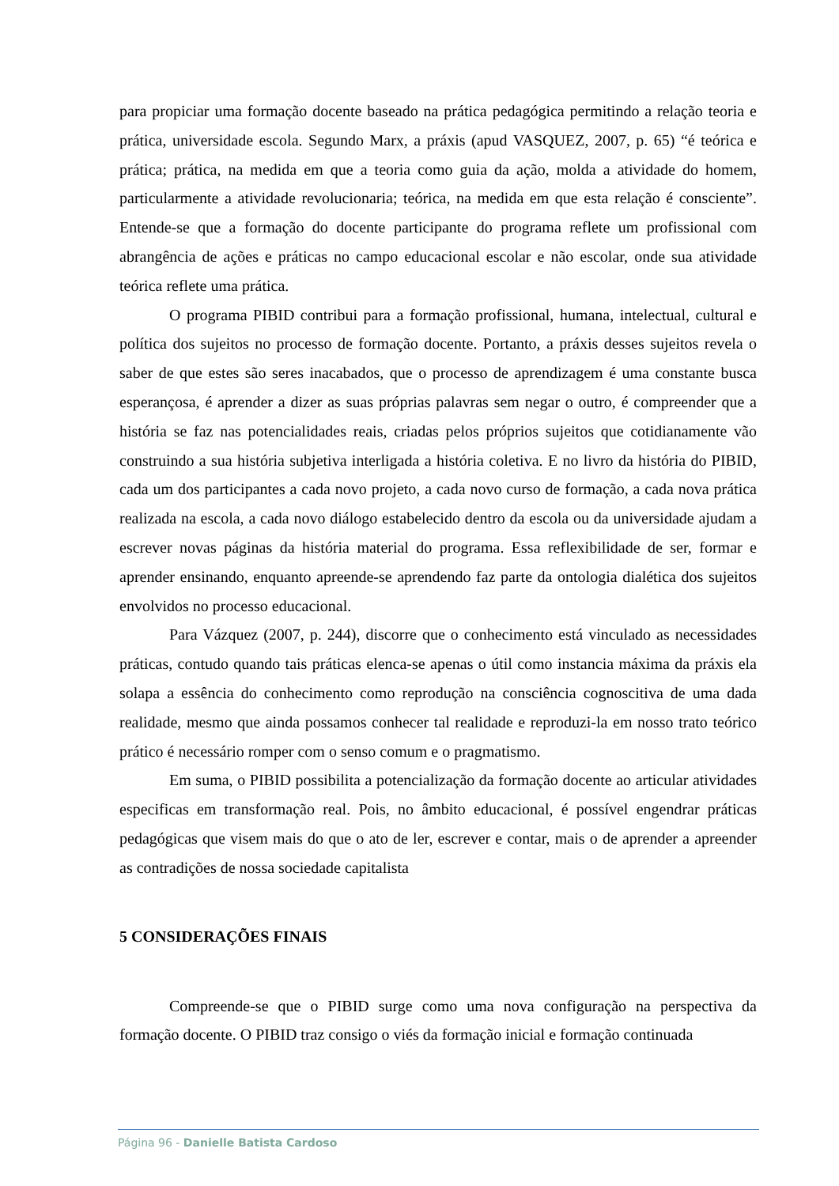para propiciar uma formação docente baseado na prática pedagógica permitindo a relação teoria e prática, universidade escola. Segundo Marx, a práxis (apud VASQUEZ, 2007, p. 65) “é teórica e prática; prática, na medida em que a teoria como guia da ação, molda a atividade do homem, particularmente a atividade revolucionaria; teórica, na medida em que esta relação é consciente”. Entende-se que a formação do docente participante do programa reflete um profissional com abrangência de ações e práticas no campo educacional escolar e não escolar, onde sua atividade teórica reflete uma prática.
O programa PIBID contribui para a formação profissional, humana, intelectual, cultural e política dos sujeitos no processo de formação docente. Portanto, a práxis desses sujeitos revela o saber de que estes são seres inacabados, que o processo de aprendizagem é uma constante busca esperançosa, é aprender a dizer as suas próprias palavras sem negar o outro, é compreender que a história se faz nas potencialidades reais, criadas pelos próprios sujeitos que cotidianamente vão construindo a sua história subjetiva interligada a história coletiva. E no livro da história do PIBID, cada um dos participantes a cada novo projeto, a cada novo curso de formação, a cada nova prática realizada na escola, a cada novo diálogo estabelecido dentro da escola ou da universidade ajudam a escrever novas páginas da história material do programa. Essa reflexibilidade de ser, formar e aprender ensinando, enquanto apreende-se aprendendo faz parte da ontologia dialética dos sujeitos envolvidos no processo educacional.
Para Vázquez (2007, p. 244), discorre que o conhecimento está vinculado as necessidades práticas, contudo quando tais práticas elenca-se apenas o útil como instancia máxima da práxis ela solapa a essência do conhecimento como reprodução na consciência cognoscitiva de uma dada realidade, mesmo que ainda possamos conhecer tal realidade e reproduzi-la em nosso trato teórico prático é necessário romper com o senso comum e o pragmatismo.
Em suma, o PIBID possibilita a potencialização da formação docente ao articular atividades especificas em transformação real. Pois, no âmbito educacional, é possível engendrar práticas pedagógicas que visem mais do que o ato de ler, escrever e contar, mais o de aprender a apreender as contradições de nossa sociedade capitalista
5 CONSIDERAÇÕES FINAIS
Compreende-se que o PIBID surge como uma nova configuração na perspectiva da formação docente. O PIBID traz consigo o viés da formação inicial e formação continuada
Página 96 - Danielle Batista Cardoso